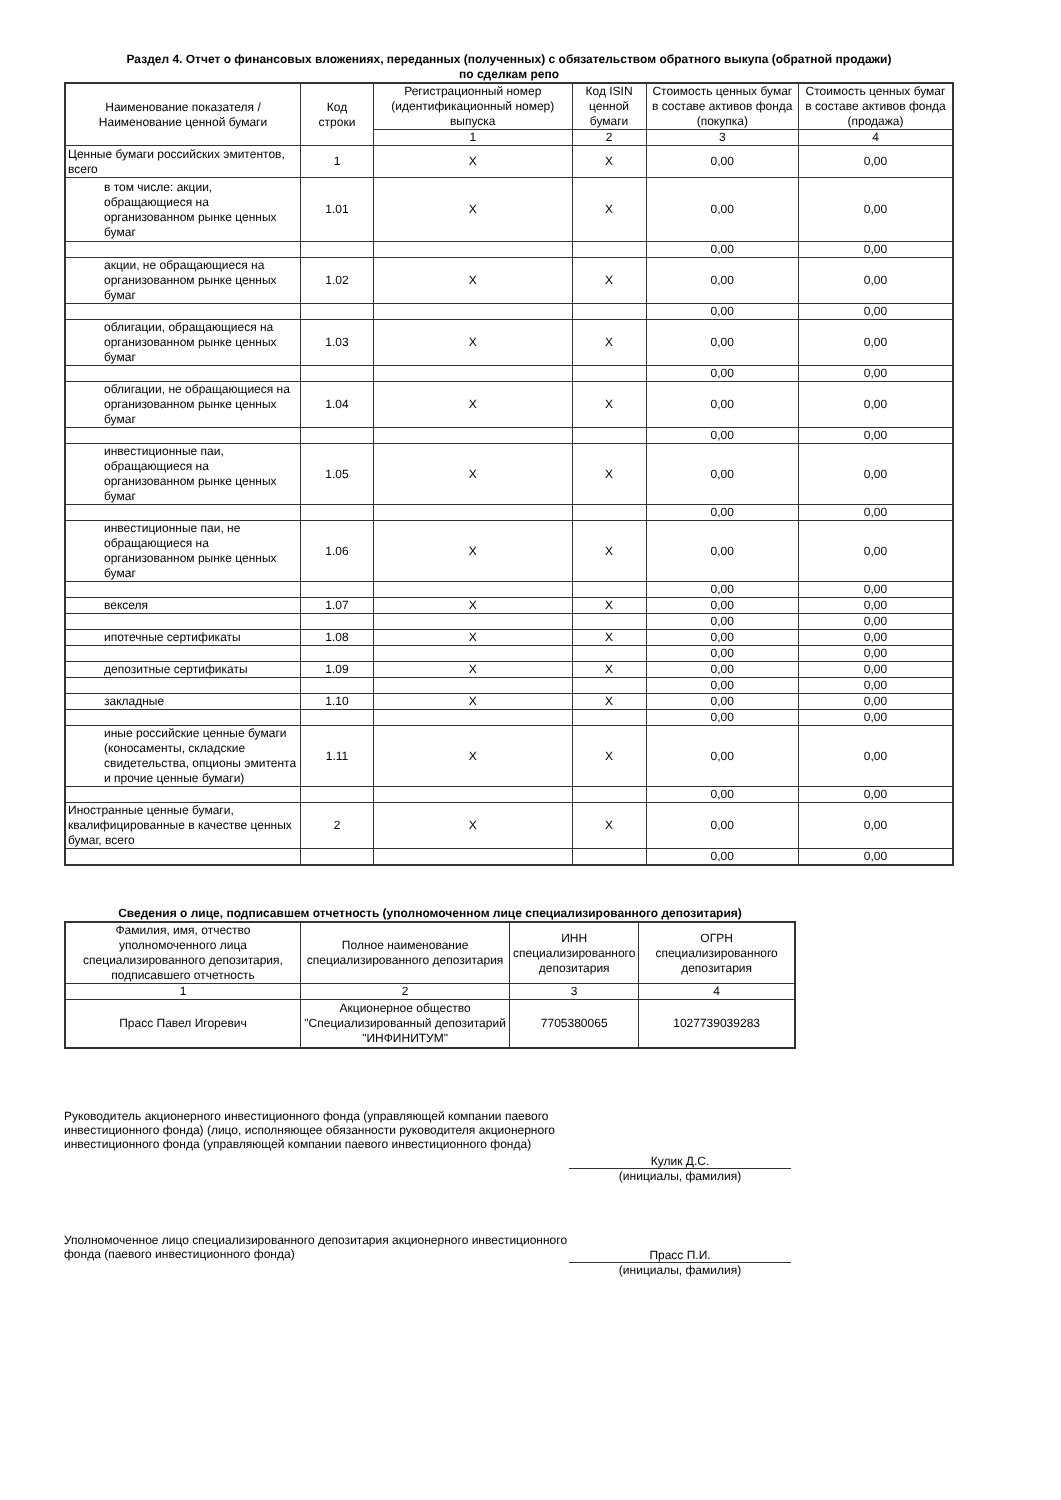Раздел 4. Отчет о финансовых вложениях, переданных (полученных) с обязательством обратного выкупа (обратной продажи)
по сделкам репо
| Наименование показателя / Наименование ценной бумаги | Код строки | Регистрационный номер (идентификационный номер) выпуска | Код ISIN ценной бумаги | Стоимость ценных бумаг в составе активов фонда (покупка) | Стоимость ценных бумаг в составе активов фонда (продажа) |
| --- | --- | --- | --- | --- | --- |
| | | 1 | 2 | 3 | 4 |
| Ценные бумаги российских эмитентов, всего | 1 | X | X | 0,00 | 0,00 |
| в том числе: акции, обращающиеся на организованном рынке ценных бумаг | 1.01 | X | X | 0,00 | 0,00 |
| | | | | 0,00 | 0,00 |
| акции, не обращающиеся на организованном рынке ценных бумаг | 1.02 | X | X | 0,00 | 0,00 |
| | | | | 0,00 | 0,00 |
| облигации, обращающиеся на организованном рынке ценных бумаг | 1.03 | X | X | 0,00 | 0,00 |
| | | | | 0,00 | 0,00 |
| облигации, не обращающиеся на организованном рынке ценных бумаг | 1.04 | X | X | 0,00 | 0,00 |
| | | | | 0,00 | 0,00 |
| инвестиционные паи, обращающиеся на организованном рынке ценных бумаг | 1.05 | X | X | 0,00 | 0,00 |
| | | | | 0,00 | 0,00 |
| инвестиционные паи, не обращающиеся на организованном рынке ценных бумаг | 1.06 | X | X | 0,00 | 0,00 |
| | | | | 0,00 | 0,00 |
| векселя | 1.07 | X | X | 0,00 | 0,00 |
| | | | | 0,00 | 0,00 |
| ипотечные сертификаты | 1.08 | X | X | 0,00 | 0,00 |
| | | | | 0,00 | 0,00 |
| депозитные сертификаты | 1.09 | X | X | 0,00 | 0,00 |
| | | | | 0,00 | 0,00 |
| закладные | 1.10 | X | X | 0,00 | 0,00 |
| | | | | 0,00 | 0,00 |
| иные российские ценные бумаги (коносаменты, складские свидетельства, опционы эмитента и прочие ценные бумаги) | 1.11 | X | X | 0,00 | 0,00 |
| | | | | 0,00 | 0,00 |
| Иностранные ценные бумаги, квалифицированные в качестве ценных бумаг, всего | 2 | X | X | 0,00 | 0,00 |
| | | | | 0,00 | 0,00 |
Сведения о лице, подписавшем отчетность (уполномоченном лице специализированного депозитария)
| Фамилия, имя, отчество уполномоченного лица специализированного депозитария, подписавшего отчетность | Полное наименование специализированного депозитария | ИНН специализированного депозитария | ОГРН специализированного депозитария |
| --- | --- | --- | --- |
| 1 | 2 | 3 | 4 |
| Прасс Павел Игоревич | Акционерное общество "Специализированный депозитарий "ИНФИНИТУМ" | 7705380065 | 1027739039283 |
Руководитель акционерного инвестиционного фонда (управляющей компании паевого инвестиционного фонда) (лицо, исполняющее обязанности руководителя акционерного инвестиционного фонда (управляющей компании паевого инвестиционного фонда)
Кулик Д.С.
(инициалы, фамилия)
Уполномоченное лицо специализированного депозитария акционерного инвестиционного фонда (паевого инвестиционного фонда)
Прасс П.И.
(инициалы, фамилия)